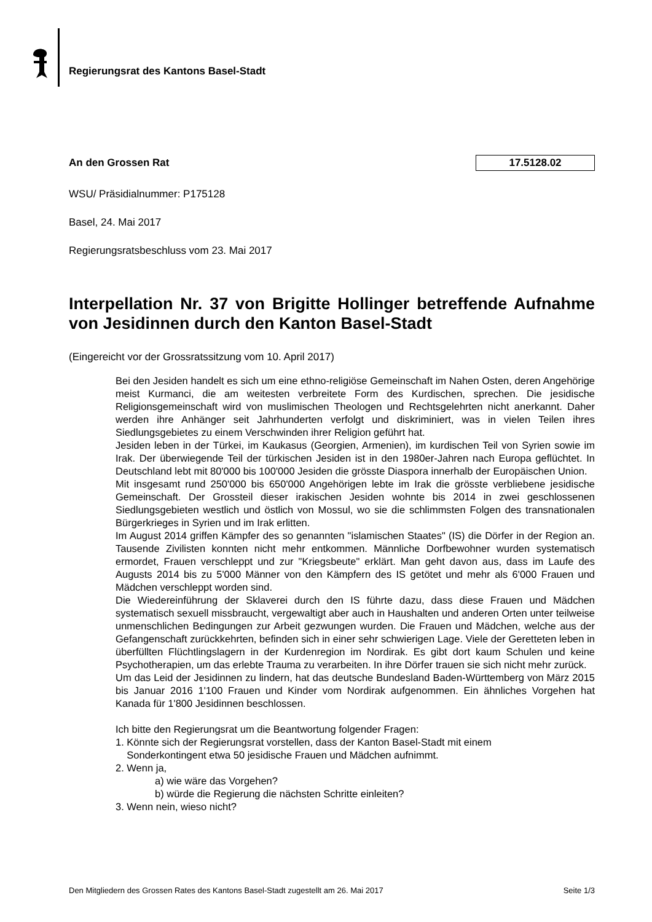Regierungsrat des Kantons Basel-Stadt
An den Grossen Rat 17.5128.02
WSU/ Präsidialnummer: P175128
Basel, 24. Mai 2017
Regierungsratsbeschluss vom 23. Mai 2017
Interpellation Nr. 37 von Brigitte Hollinger betreffende Aufnahme von Jesidinnen durch den Kanton Basel-Stadt
(Eingereicht vor der Grossratssitzung vom 10. April 2017)
Bei den Jesiden handelt es sich um eine ethno-religiöse Gemeinschaft im Nahen Osten, deren Angehörige meist Kurmanci, die am weitesten verbreitete Form des Kurdischen, sprechen. Die jesidische Religionsgemeinschaft wird von muslimischen Theologen und Rechtsgelehrten nicht anerkannt. Daher werden ihre Anhänger seit Jahrhunderten verfolgt und diskriminiert, was in vielen Teilen ihres Siedlungsgebietes zu einem Verschwinden ihrer Religion geführt hat.
Jesiden leben in der Türkei, im Kaukasus (Georgien, Armenien), im kurdischen Teil von Syrien sowie im Irak. Der überwiegende Teil der türkischen Jesiden ist in den 1980er-Jahren nach Europa geflüchtet. In Deutschland lebt mit 80'000 bis 100'000 Jesiden die grösste Diaspora innerhalb der Europäischen Union.
Mit insgesamt rund 250'000 bis 650'000 Angehörigen lebte im Irak die grösste verbliebene jesidische Gemeinschaft. Der Grossteil dieser irakischen Jesiden wohnte bis 2014 in zwei geschlossenen Siedlungsgebieten westlich und östlich von Mossul, wo sie die schlimmsten Folgen des transnationalen Bürgerkrieges in Syrien und im Irak erlitten.
Im August 2014 griffen Kämpfer des so genannten "islamischen Staates" (IS) die Dörfer in der Region an. Tausende Zivilisten konnten nicht mehr entkommen. Männliche Dorfbewohner wurden systematisch ermordet, Frauen verschleppt und zur "Kriegsbeute" erklärt. Man geht davon aus, dass im Laufe des Augusts 2014 bis zu 5'000 Männer von den Kämpfern des IS getötet und mehr als 6'000 Frauen und Mädchen verschleppt worden sind.
Die Wiedereinführung der Sklaverei durch den IS führte dazu, dass diese Frauen und Mädchen systematisch sexuell missbraucht, vergewaltigt aber auch in Haushalten und anderen Orten unter teilweise unmenschlichen Bedingungen zur Arbeit gezwungen wurden. Die Frauen und Mädchen, welche aus der Gefangenschaft zurückkehrten, befinden sich in einer sehr schwierigen Lage. Viele der Geretteten leben in überfüllten Flüchtlingslagern in der Kurdenregion im Nordirak. Es gibt dort kaum Schulen und keine Psychotherapien, um das erlebte Trauma zu verarbeiten. In ihre Dörfer trauen sie sich nicht mehr zurück.
Um das Leid der Jesidinnen zu lindern, hat das deutsche Bundesland Baden-Württemberg von März 2015 bis Januar 2016 1'100 Frauen und Kinder vom Nordirak aufgenommen. Ein ähnliches Vorgehen hat Kanada für 1'800 Jesidinnen beschlossen.
Ich bitte den Regierungsrat um die Beantwortung folgender Fragen:
1. Könnte sich der Regierungsrat vorstellen, dass der Kanton Basel-Stadt mit einem
Sonderkontingent etwa 50 jesidische Frauen und Mädchen aufnimmt.
2. Wenn ja,
a) wie wäre das Vorgehen?
b) würde die Regierung die nächsten Schritte einleiten?
3. Wenn nein, wieso nicht?
Den Mitgliedern des Grossen Rates des Kantons Basel-Stadt zugestellt am 26. Mai 2017 Seite 1/3